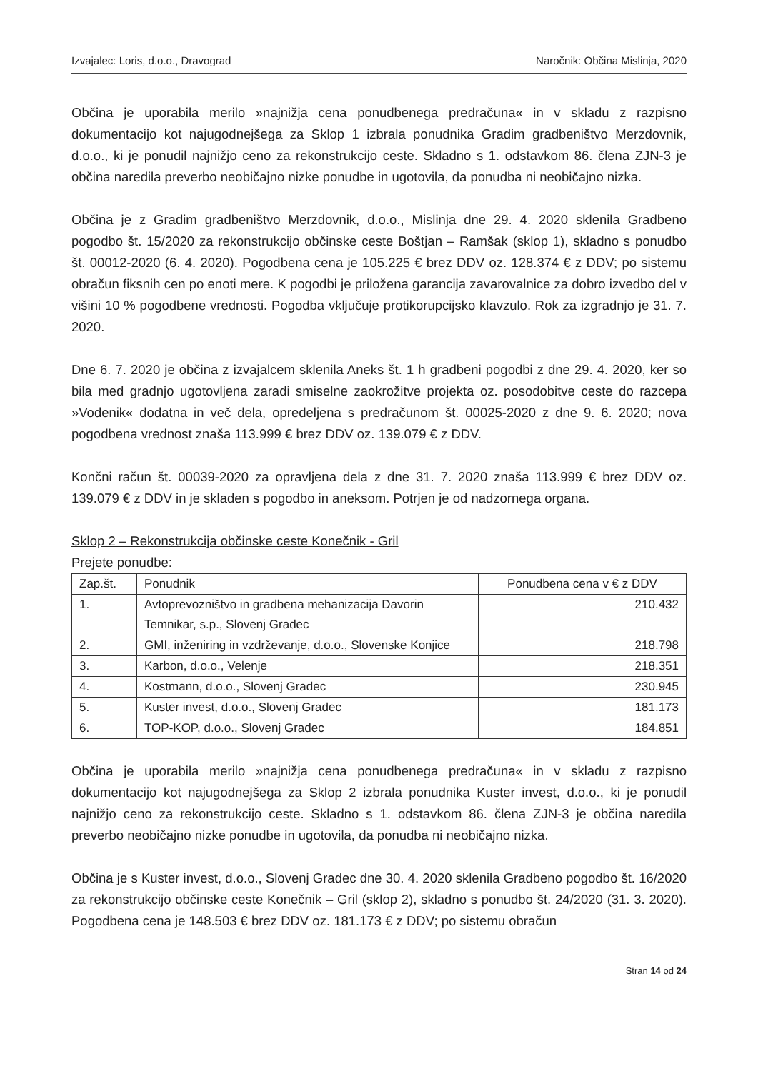Izvajalec: Loris, d.o.o., Dravograd Naročnik: Občina Mislinja, 2020
Občina je uporabila merilo »najnižja cena ponudbenega predračuna« in v skladu z razpisno dokumentacijo kot najugodnejšega za Sklop 1 izbrala ponudnika Gradim gradbeništvo Merzdovnik, d.o.o., ki je ponudil najnižjo ceno za rekonstrukcijo ceste. Skladno s 1. odstavkom 86. člena ZJN-3 je občina naredila preverbo neobičajno nizke ponudbe in ugotovila, da ponudba ni neobičajno nizka.
Občina je z Gradim gradbeništvo Merzdovnik, d.o.o., Mislinja dne 29. 4. 2020 sklenila Gradbeno pogodbo št. 15/2020 za rekonstrukcijo občinske ceste Boštjan – Ramšak (sklop 1), skladno s ponudbo št. 00012-2020 (6. 4. 2020). Pogodbena cena je 105.225 € brez DDV oz. 128.374 € z DDV; po sistemu obračun fiksnih cen po enoti mere. K pogodbi je priložena garancija zavarovalnice za dobro izvedbo del v višini 10 % pogodbene vrednosti. Pogodba vključuje protikorupcijsko klavzulo. Rok za izgradnjo je 31. 7. 2020.
Dne 6. 7. 2020 je občina z izvajalcem sklenila Aneks št. 1 h gradbeni pogodbi z dne 29. 4. 2020, ker so bila med gradnjo ugotovljena zaradi smiselne zaokrožitve projekta oz. posodobitve ceste do razcepa »Vodenik« dodatna in več dela, opredeljena s predračunom št. 00025-2020 z dne 9. 6. 2020; nova pogodbena vrednost znaša 113.999 € brez DDV oz. 139.079 € z DDV.
Končni račun št. 00039-2020 za opravljena dela z dne 31. 7. 2020 znaša 113.999 € brez DDV oz. 139.079 € z DDV in je skladen s pogodbo in aneksom. Potrjen je od nadzornega organa.
Sklop 2 – Rekonstrukcija občinske ceste Konečnik - Gril
Prejete ponudbe:
| Zap.št. | Ponudnik | Ponudbena cena v € z DDV |
| --- | --- | --- |
| 1. | Avtoprevozništvo in gradbena mehanizacija Davorin Temnikar, s.p., Slovenj Gradec | 210.432 |
| 2. | GMI, inženiring in vzdrževanje, d.o.o., Slovenske Konjice | 218.798 |
| 3. | Karbon, d.o.o., Velenje | 218.351 |
| 4. | Kostmann, d.o.o., Slovenj Gradec | 230.945 |
| 5. | Kuster invest, d.o.o., Slovenj Gradec | 181.173 |
| 6. | TOP-KOP, d.o.o., Slovenj Gradec | 184.851 |
Občina je uporabila merilo »najnižja cena ponudbenega predračuna« in v skladu z razpisno dokumentacijo kot najugodnejšega za Sklop 2 izbrala ponudnika Kuster invest, d.o.o., ki je ponudil najnižjo ceno za rekonstrukcijo ceste. Skladno s 1. odstavkom 86. člena ZJN-3 je občina naredila preverbo neobičajno nizke ponudbe in ugotovila, da ponudba ni neobičajno nizka.
Občina je s Kuster invest, d.o.o., Slovenj Gradec dne 30. 4. 2020 sklenila Gradbeno pogodbo št. 16/2020 za rekonstrukcijo občinske ceste Konečnik – Gril (sklop 2), skladno s ponudbo št. 24/2020 (31. 3. 2020). Pogodbena cena je 148.503 € brez DDV oz. 181.173 € z DDV; po sistemu obračun
Stran 14 od 24